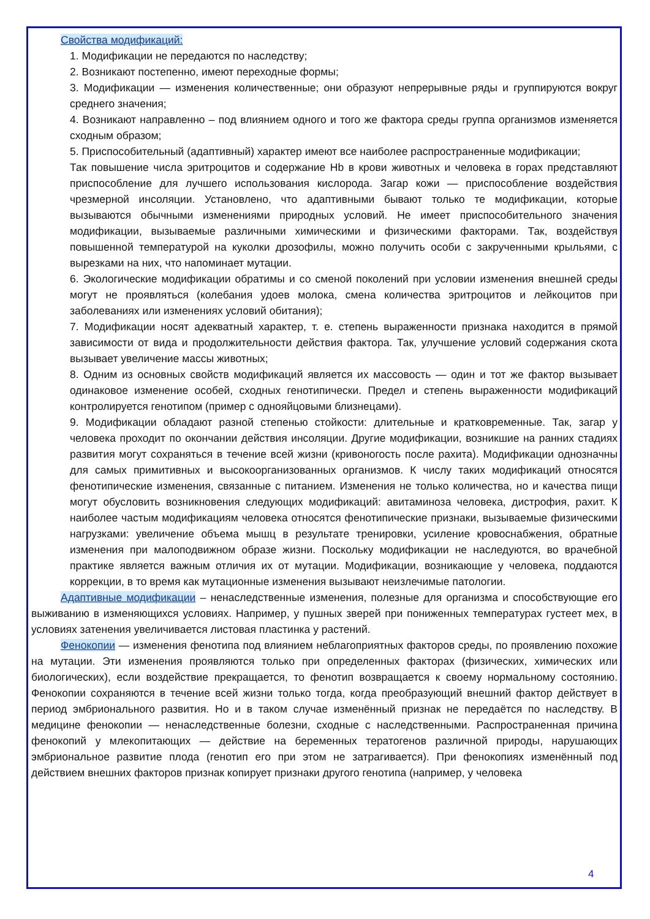Свойства модификаций:
1. Модификации не передаются по наследству;
2. Возникают постепенно, имеют переходные формы;
3. Модификации — изменения количественные; они образуют непрерывные ряды и группируются вокруг среднего значения;
4. Возникают направленно – под влиянием одного и того же фактора среды группа организмов изменяется сходным образом;
5. Приспособительный (адаптивный) характер имеют все наиболее распространенные модификации;
Так повышение числа эритроцитов и содержание Hb в крови животных и человека в горах представляют приспособление для лучшего использования кислорода. Загар кожи — приспособление воздействия чрезмерной инсоляции. Установлено, что адаптивными бывают только те модификации, которые вызываются обычными изменениями природных условий. Не имеет приспособительного значения модификации, вызываемые различными химическими и физическими факторами. Так, воздействуя повышенной температурой на куколки дрозофилы, можно получить особи с закрученными крыльями, с вырезками на них, что напоминает мутации.
6. Экологические модификации обратимы и со сменой поколений при условии изменения внешней среды могут не проявляться (колебания удоев молока, смена количества эритроцитов и лейкоцитов при заболеваниях или изменениях условий обитания);
7. Модификации носят адекватный характер, т. е. степень выраженности признака находится в прямой зависимости от вида и продолжительности действия фактора. Так, улучшение условий содержания скота вызывает увеличение массы животных;
8. Одним из основных свойств модификаций является их массовость — один и тот же фактор вызывает одинаковое изменение особей, сходных генотипически. Предел и степень выраженности модификаций контролируется генотипом (пример с однояйцовыми близнецами).
9. Модификации обладают разной степенью стойкости: длительные и кратковременные. Так, загар у человека проходит по окончании действия инсоляции. Другие модификации, возникшие на ранних стадиях развития могут сохраняться в течение всей жизни (кривоногость после рахита). Модификации однозначны для самых примитивных и высокоорганизованных организмов. К числу таких модификаций относятся фенотипические изменения, связанные с питанием. Изменения не только количества, но и качества пищи могут обусловить возникновения следующих модификаций: авитаминоза человека, дистрофия, рахит. К наиболее частым модификациям человека относятся фенотипические признаки, вызываемые физическими нагрузками: увеличение объема мышц в результате тренировки, усиление кровоснабжения, обратные изменения при малоподвижном образе жизни. Поскольку модификации не наследуются, во врачебной практике является важным отличия их от мутации. Модификации, возникающие у человека, поддаются коррекции, в то время как мутационные изменения вызывают неизлечимые патологии.
Адаптивные модификации – ненаследственные изменения, полезные для организма и способствующие его выживанию в изменяющихся условиях. Например, у пушных зверей при пониженных температурах густеет мех, в условиях затенения увеличивается листовая пластинка у растений.
Фенокопии — изменения фенотипа под влиянием неблагоприятных факторов среды, по проявлению похожие на мутации. Эти изменения проявляются только при определенных факторах (физических, химических или биологических), если воздействие прекращается, то фенотип возвращается к своему нормальному состоянию. Фенокопии сохраняются в течение всей жизни только тогда, когда преобразующий внешний фактор действует в период эмбрионального развития. Но и в таком случае изменённый признак не передаётся по наследству. В медицине фенокопии — ненаследственные болезни, сходные с наследственными. Распространенная причина фенокопий у млекопитающих — действие на беременных тератогенов различной природы, нарушающих эмбриональное развитие плода (генотип его при этом не затрагивается). При фенокопиях изменённый под действием внешних факторов признак копирует признаки другого генотипа (например, у человека
4